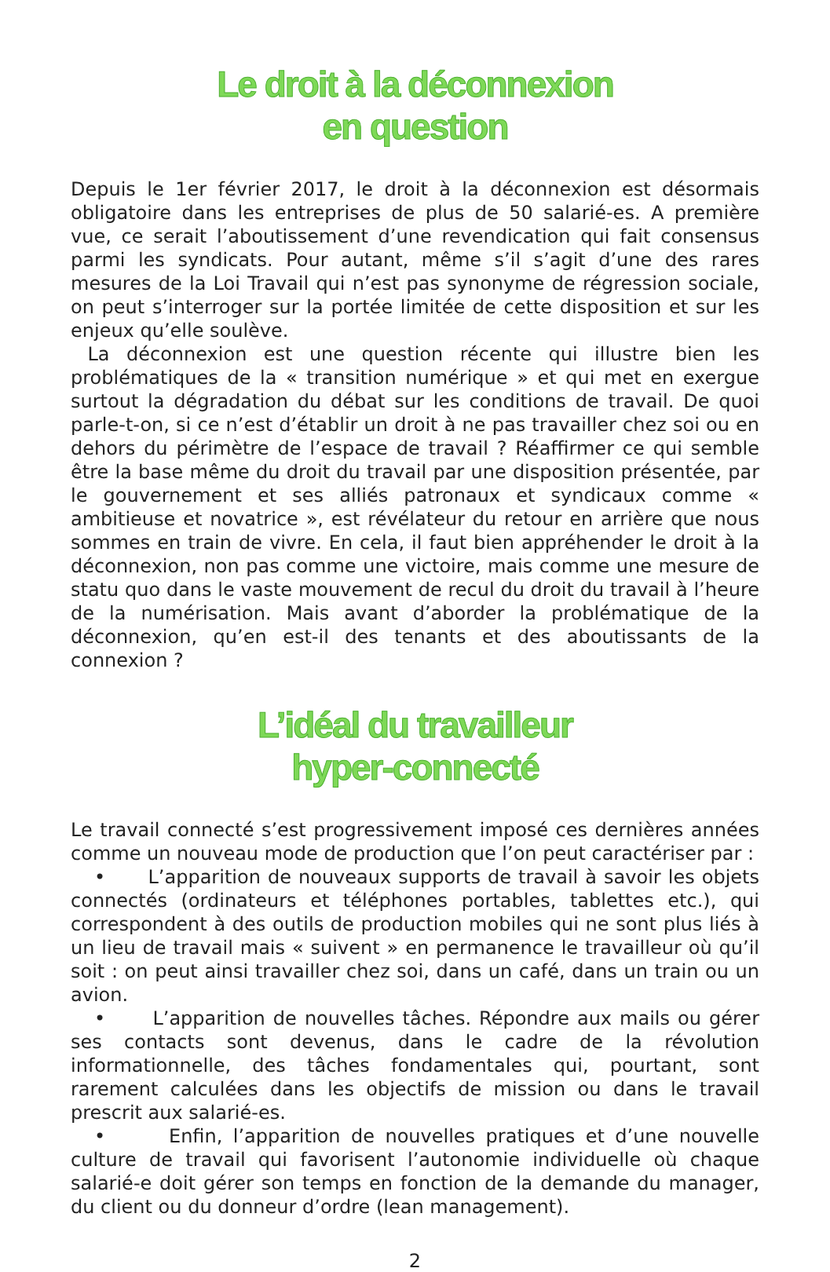Le droit à la déconnexion
en question
Depuis le 1er février 2017, le droit à la déconnexion est désormais obligatoire dans les entreprises de plus de 50 salarié-es. A première vue, ce serait l’aboutissement d’une revendication qui fait consensus parmi les syndicats. Pour autant, même s’il s’agit d’une des rares mesures de la Loi Travail qui n’est pas synonyme de régression sociale, on peut s’interroger sur la portée limitée de cette disposition et sur les enjeux qu’elle soulève.
La déconnexion est une question récente qui illustre bien les problématiques de la « transition numérique » et qui met en exergue surtout la dégradation du débat sur les conditions de travail. De quoi parle-t-on, si ce n’est d’établir un droit à ne pas travailler chez soi ou en dehors du périmètre de l’espace de travail ? Réaffirmer ce qui semble être la base même du droit du travail par une disposition présentée, par le gouvernement et ses alliés patronaux et syndicaux comme « ambitieuse et novatrice », est révélateur du retour en arrière que nous sommes en train de vivre. En cela, il faut bien appréhender le droit à la déconnexion, non pas comme une victoire, mais comme une mesure de statu quo dans le vaste mouvement de recul du droit du travail à l’heure de la numérisation. Mais avant d’aborder la problématique de la déconnexion, qu’en est-il des tenants et des aboutissants de la connexion ?
L’idéal du travailleur
hyper-connecté
Le travail connecté s’est progressivement imposé ces dernières années comme un nouveau mode de production que l’on peut caractériser par :
• L’apparition de nouveaux supports de travail à savoir les objets connectés (ordinateurs et téléphones portables, tablettes etc.), qui correspondent à des outils de production mobiles qui ne sont plus liés à un lieu de travail mais « suivent » en permanence le travailleur où qu’il soit : on peut ainsi travailler chez soi, dans un café, dans un train ou un avion.
• L’apparition de nouvelles tâches. Répondre aux mails ou gérer ses contacts sont devenus, dans le cadre de la révolution informationnelle, des tâches fondamentales qui, pourtant, sont rarement calculées dans les objectifs de mission ou dans le travail prescrit aux salarié-es.
• Enfin, l’apparition de nouvelles pratiques et d’une nouvelle culture de travail qui favorisent l’autonomie individuelle où chaque salarié-e doit gérer son temps en fonction de la demande du manager, du client ou du donneur d’ordre (lean management).
2